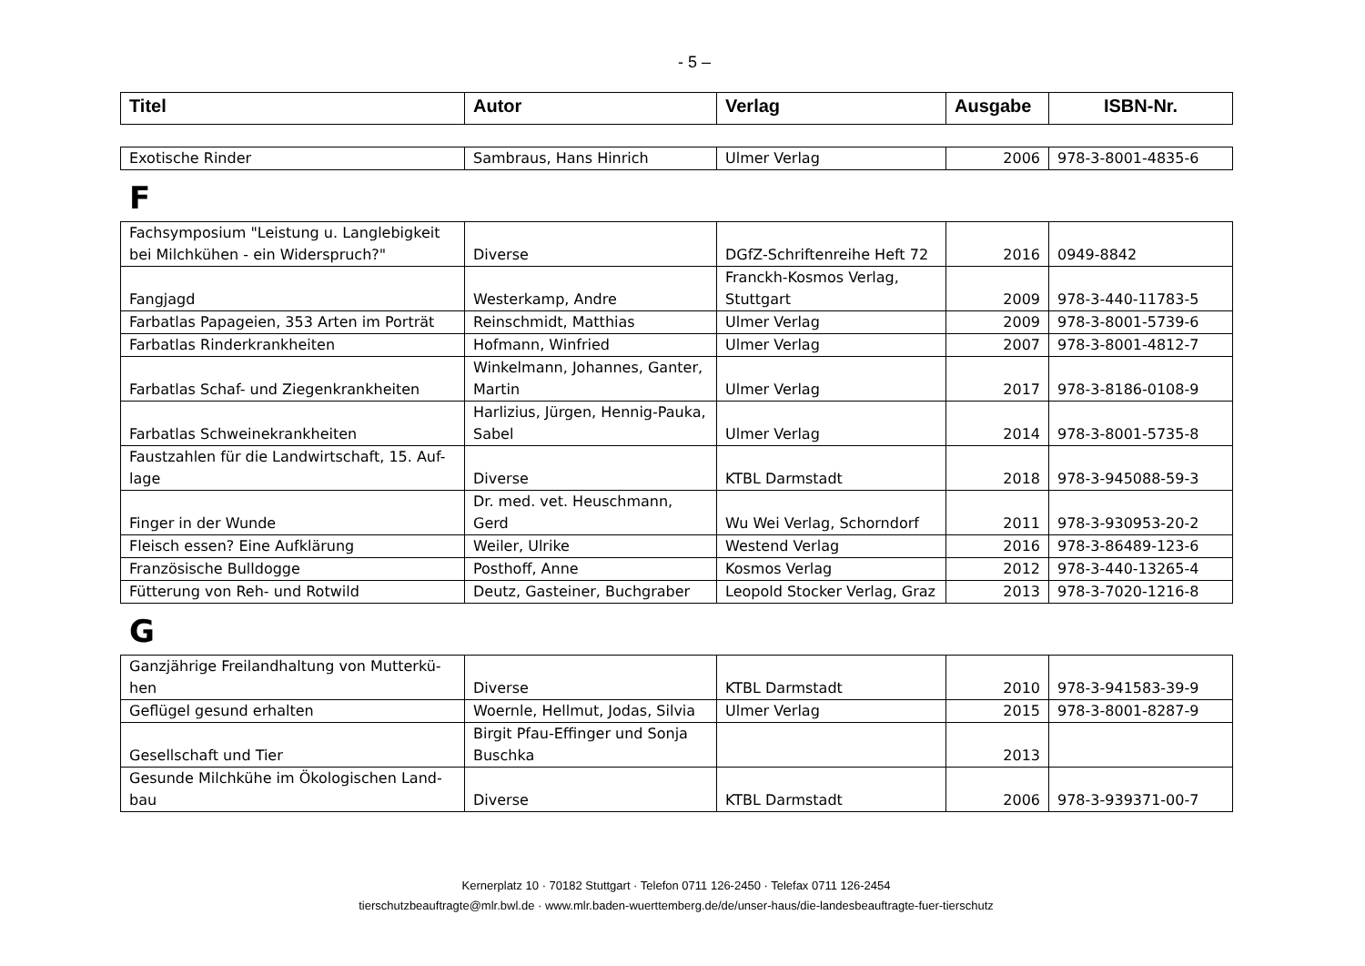- 5 –
| Titel | Autor | Verlag | Ausgabe | ISBN-Nr. |
| --- | --- | --- | --- | --- |
| Exotische Rinder | Sambraus, Hans Hinrich | Ulmer Verlag | 2006 | 978-3-8001-4835-6 |
F
| Fachsymposium "Leistung u. Langlebigkeit bei Milchkühen - ein Widerspruch?" | Diverse | DGfZ-Schriftenreihe Heft 72 | 2016 | 0949-8842 |
| Fangjagd | Westerkamp, Andre | Franckh-Kosmos Verlag, Stuttgart | 2009 | 978-3-440-11783-5 |
| Farbatlas Papageien, 353 Arten im Porträt | Reinschmidt, Matthias | Ulmer Verlag | 2009 | 978-3-8001-5739-6 |
| Farbatlas Rinderkrankheiten | Hofmann, Winfried | Ulmer Verlag | 2007 | 978-3-8001-4812-7 |
| Farbatlas Schaf- und Ziegenkrankheiten | Winkelmann, Johannes, Ganter, Martin | Ulmer Verlag | 2017 | 978-3-8186-0108-9 |
| Farbatlas Schweinekrankheiten | Harlizius, Jürgen, Hennig-Pauka, Sabel | Ulmer Verlag | 2014 | 978-3-8001-5735-8 |
| Faustzahlen für die Landwirtschaft, 15. Auf-lage | Diverse | KTBL Darmstadt | 2018 | 978-3-945088-59-3 |
| Finger in der Wunde | Dr. med. vet. Heuschmann, Gerd | Wu Wei Verlag, Schorndorf | 2011 | 978-3-930953-20-2 |
| Fleisch essen? Eine Aufklärung | Weiler, Ulrike | Westend Verlag | 2016 | 978-3-86489-123-6 |
| Französische Bulldogge | Posthoff, Anne | Kosmos Verlag | 2012 | 978-3-440-13265-4 |
| Fütterung von Reh- und Rotwild | Deutz, Gasteiner, Buchgraber | Leopold Stocker Verlag, Graz | 2013 | 978-3-7020-1216-8 |
G
| Ganzjährige Freilandhaltung von Mutterkü-hen | Diverse | KTBL Darmstadt | 2010 | 978-3-941583-39-9 |
| Geflügel gesund erhalten | Woernle, Hellmut, Jodas, Silvia | Ulmer Verlag | 2015 | 978-3-8001-8287-9 |
| Gesellschaft und Tier | Birgit Pfau-Effinger und Sonja Buschka | | 2013 | |
| Gesunde Milchkühe im Ökologischen Land-bau | Diverse | KTBL Darmstadt | 2006 | 978-3-939371-00-7 |
Kernerplatz 10 · 70182 Stuttgart · Telefon 0711 126-2450 · Telefax 0711 126-2454
tierschutzbeauftragte@mlr.bwl.de · www.mlr.baden-wuerttemberg.de/de/unser-haus/die-landesbeauftragte-fuer-tierschutz